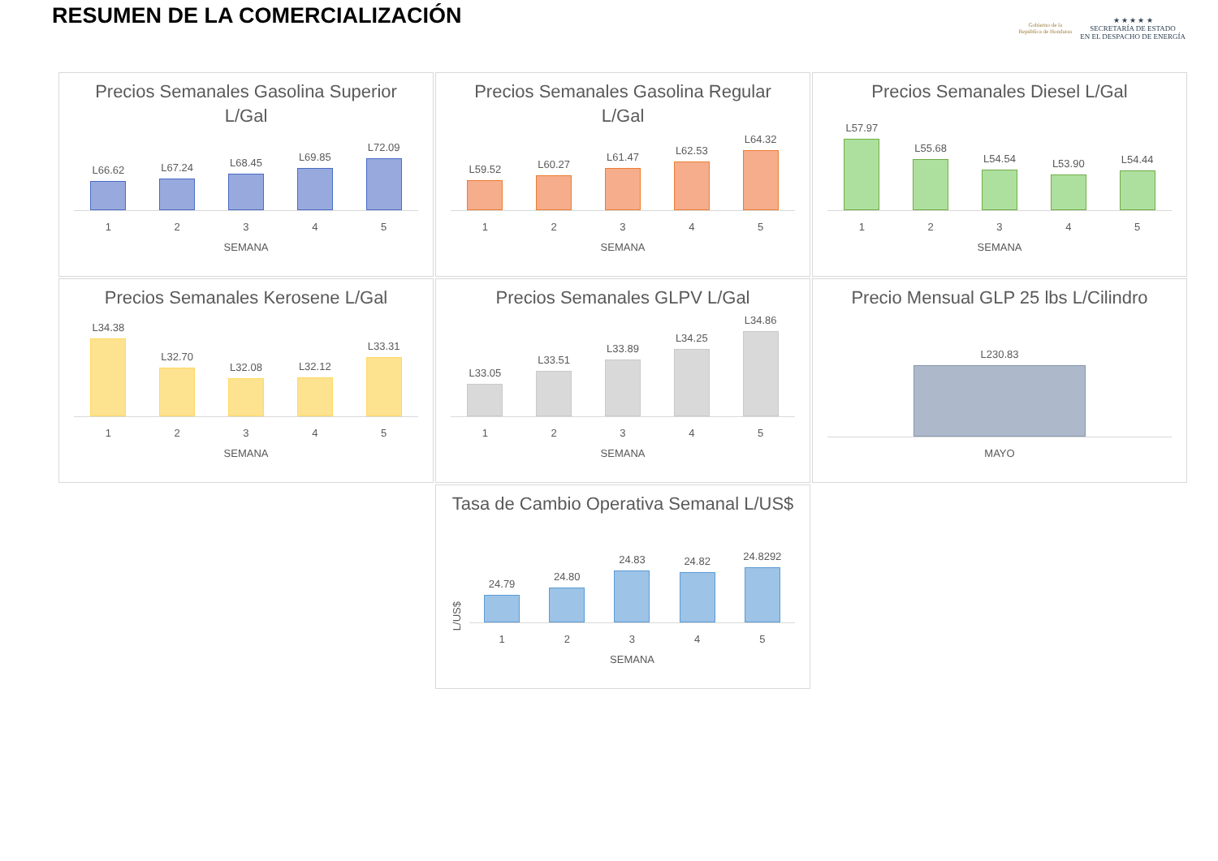RESUMEN DE LA COMERCIALIZACIÓN
Gobierno de la
República de Honduras
★ ★ ★ ★ ★
SECRETARÍA DE ESTADO
EN EL DESPACHO DE ENERGÍA
Precios Semanales Gasolina Superior L/Gal
L66.62
L67.24
L68.45
L69.85
L72.09
1 2 3 4 5
SEMANA
Precios Semanales Gasolina Regular L/Gal
L59.52
L60.27
L61.47
L62.53
L64.32
1 2 3 4 5
SEMANA
Precios Semanales Diesel L/Gal
L57.97
L55.68
L54.54
L53.90
L54.44
1 2 3 4 5
SEMANA
Precios Semanales Kerosene L/Gal
L34.38
L32.70
L32.08
L32.12
L33.31
1 2 3 4 5
SEMANA
Precios Semanales GLPV L/Gal
L33.05
L33.51
L33.89
L34.25
L34.86
1 2 3 4 5
SEMANA
Precio Mensual GLP 25 lbs L/Cilindro
L230.83
MAYO
Tasa de Cambio Operativa Semanal L/US$
L/US$
24.79
24.80
24.83
24.82
24.8292
1 2 3 4 5
SEMANA